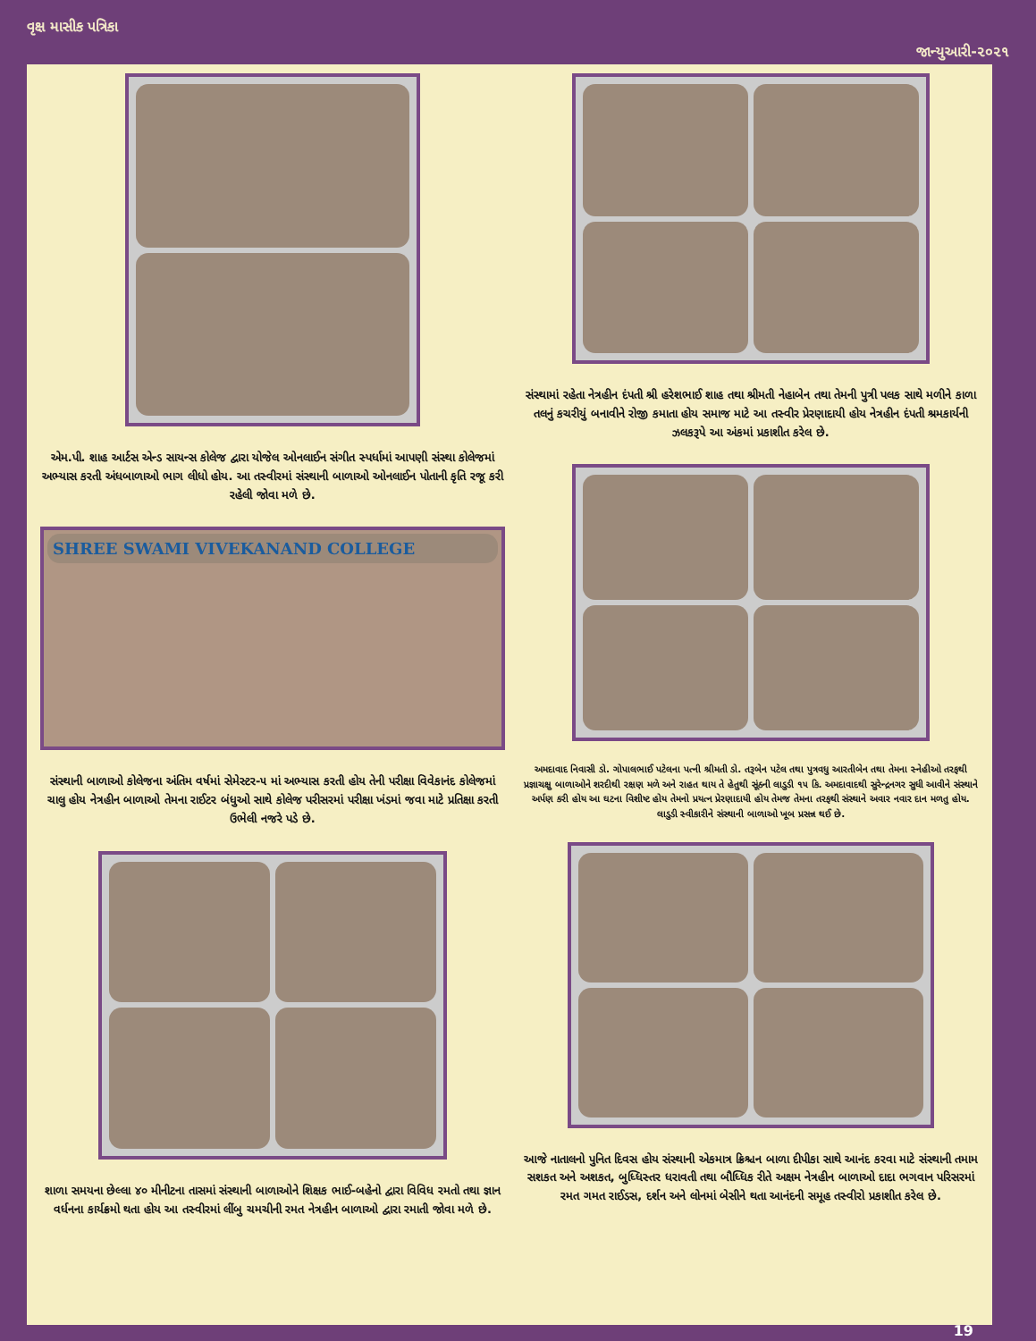વૃક્ષ માસીક પત્રિકા જાન્યુઆરી-૨૦૨૧
એમ.પી. શાહ આર્ટસ એન્ડ સાયન્સ કોલેજ દ્વારા યોજેલ ઓનલાઈન સંગીત સ્પર્ધામાં આપણી સંસ્થા કોલેજમાં અભ્યાસ કરતી અંધબાળાઓ ભાગ લીધો હોય. આ તસ્વીરમાં સંસ્થાની બાળાઓ ઓનલાઈન પોતાની કૃતિ રજૂ કરી રહેલી જોવા મળે છે.
SHREE SWAMI VIVEKANAND COLLEGE
સંસ્થાની બાળાઓ કોલેજના અંતિમ વર્ષમાં સેમેસ્ટર-૫ માં અભ્યાસ કરતી હોય તેની પરીક્ષા વિવેકાનંદ કોલેજમાં ચાલુ હોય નેત્રહીન બાળાઓ તેમના રાઈટર બંધુઓ સાથે કોલેજ પરીસરમાં પરીક્ષા ખંડમાં જવા માટે પ્રતિક્ષા કરતી ઉભેલી નજરે પડે છે.
શાળા સમયના છેલ્લા ૪૦ મીનીટના તાસમાં સંસ્થાની બાળાઓને શિક્ષક ભાઈ-બહેનો દ્વારા વિવિધ રમતો તથા જ્ઞાન વર્ધનના કાર્યક્રમો થતા હોય આ તસ્વીરમાં લીંબુ ચમચીની રમત નેત્રહીન બાળાઓ દ્વારા રમાતી જોવા મળે છે.
સંસ્થામાં રહેતા નેત્રહીન દંપતી શ્રી હરેશભાઈ શાહ તથા શ્રીમતી નેહાબેન તથા તેમની પુત્રી પલક સાથે મળીને કાળા તલનું કચરીયું બનાવીને રોજી કમાતા હોય સમાજ માટે આ તસ્વીર પ્રેરણાદાયી હોય નેત્રહીન દંપતી શ્રમકાર્યની ઝલકરૂપે આ અંકમાં પ્રકાશીત કરેલ છે.
અમદાવાદ નિવાસી ડો. ગોપાલભાઈ પટેલના પત્ની શ્રીમતી ડો. તરૂબેન પટેલ તથા પુત્રવધુ આરતીબેન તથા તેમના સ્નેહીઓ તરફથી પ્રજ્ઞાચક્ષુ બાળાઓને શરદીથી રક્ષણ મળે અને રાહત થાય તે હેતુથી સૂંઠની લાડુડી ૧૫ કિ. અમદાવાદથી સુરેન્દ્રનગર સુધી આવીને સંસ્થાને અર્પણ કરી હોય આ ઘટના વિશીષ્ટ હોય તેમનો પ્રયત્ન પ્રેરણાદાયી હોય તેમજ તેમના તરફથી સંસ્થાને અવાર નવાર દાન મળતુ હોય. લાડુડી સ્વીકારીને સંસ્થાની બાળાઓ ખૂબ પ્રસન્ન થઈ છે.
આજે નાતાલનો પુનિત દિવસ હોય સંસ્થાની એકમાત્ર ક્રિશ્ચન બાળા દીપીકા સાથે આનંદ કરવા માટે સંસ્થાની તમામ સશકત અને અશકત, બુધ્ધિસ્તર ધરાવતી તથા બૌધ્ધિક રીતે અક્ષમ નેત્રહીન બાળાઓ દાદા ભગવાન પરિસરમાં રમત ગમત રાઈડસ, દર્શન અને લોનમાં બેસીને થતા આનંદની સમૂહ તસ્વીરો પ્રકાશીત કરેલ છે.
19